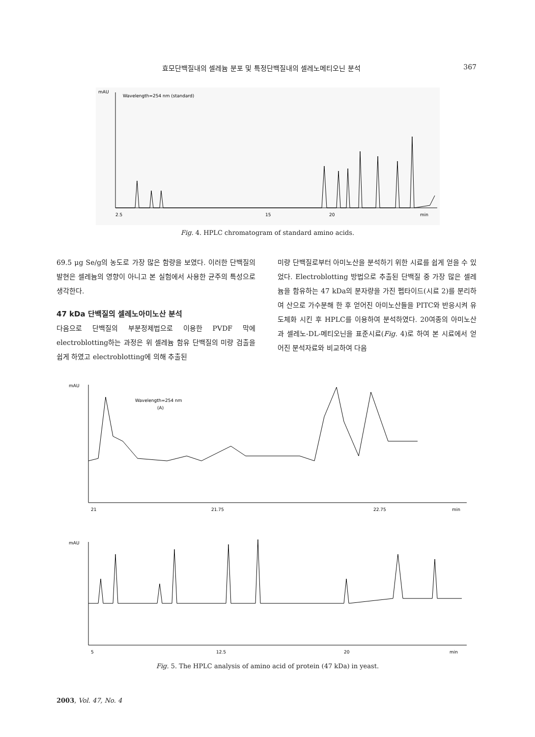효모단백질내의 셀레늄 분포 및 특정단백질내의 셀레노메티오닌 분석 367
mAU
Wavelength=254 nm (standard)
2.5
15
20
min
Fig. 4. HPLC chromatogram of standard amino acids.
69.5 μg Se/g의 농도로 가장 많은 함량을 보였다. 이러한 단백질의 발현은 셀레늄의 영향이 아니고 본 실험에서 사용한 균주의 특성으로 생각한다.
47 kDa 단백질의 셀레노아미노산 분석
다음으로 단백질의 부분정제법으로 이용한 PVDF 막에 electroblotting하는 과정은 위 셀레늄 함유 단백질의 미량 검출을 쉽게 하였고 electroblotting에 의해 추출된
미량 단백질로부터 아미노산을 분석하기 위한 시료를 쉽게 얻을 수 있었다. Electroblotting 방법으로 추출된 단백질 중 가장 많은 셀레늄을 함유하는 47 kDa의 분자량을 가진 펩타이드(시료 2)를 분리하여 산으로 가수분해 한 후 얻어진 아미노산들을 PITC와 반응시켜 유도체화 시킨 후 HPLC를 이용하여 분석하였다. 20여종의 아미노산과 셀레노-DL-메티오닌을 표준시료(Fig. 4)로 하여 본 시료에서 얻어진 분석자료와 비교하여 다음
mAU
Wavelength=254 nm
(A)
21
21.75
22.75
min
mAU
5
12.5
20
min
Fig. 5. The HPLC analysis of amino acid of protein (47 kDa) in yeast.
2003, Vol. 47, No. 4